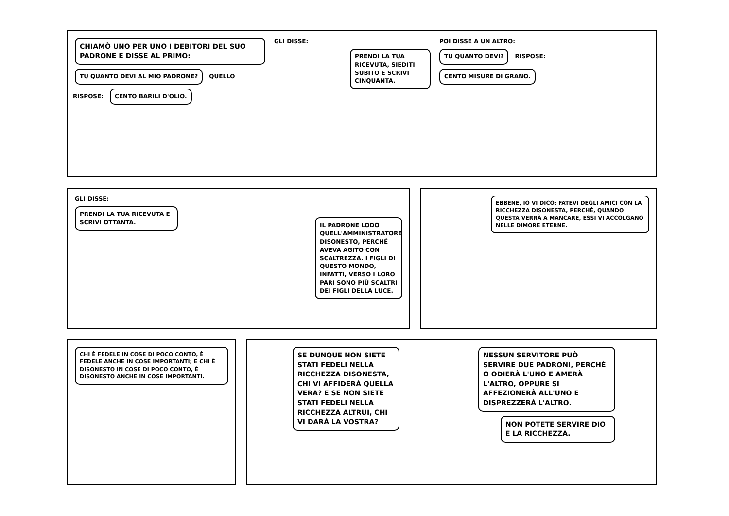CHIAMÒ UNO PER UNO I DEBITORI DEL SUO PADRONE E DISSE AL PRIMO:
TU QUANTO DEVI AL MIO PADRONE?
QUELLO RISPOSE:
CENTO BARILI D'OLIO.
GLI DISSE:
PRENDI LA TUA RICEVUTA, SIEDITI SUBITO E SCRIVI CINQUANTA.
POI DISSE A UN ALTRO:
TU QUANTO DEVI?
RISPOSE:
CENTO MISURE DI GRANO.
GLI DISSE:
PRENDI LA TUA RICEVUTA E SCRIVI OTTANTA.
IL PADRONE LODÒ QUELL'AMMINISTRATORE DISONESTO, PERCHÉ AVEVA AGITO CON SCALTREZZA. I FIGLI DI QUESTO MONDO, INFATTI, VERSO I LORO PARI SONO PIÙ SCALTRI DEI FIGLI DELLA LUCE.
EBBENE, IO VI DICO: FATEVI DEGLI AMICI CON LA RICCHEZZA DISONESTA, PERCHÉ, QUANDO QUESTA VERRÀ A MANCARE, ESSI VI ACCOLGANO NELLE DIMORE ETERNE.
CHI È FEDELE IN COSE DI POCO CONTO, È FEDELE ANCHE IN COSE IMPORTANTI; E CHI È DISONESTO IN COSE DI POCO CONTO, È DISONESTO ANCHE IN COSE IMPORTANTI.
SE DUNQUE NON SIETE STATI FEDELI NELLA RICCHEZZA DISONESTA, CHI VI AFFIDERÀ QUELLA VERA? E SE NON SIETE STATI FEDELI NELLA RICCHEZZA ALTRUI, CHI VI DARÀ LA VOSTRA?
NESSUN SERVITORE PUÒ SERVIRE DUE PADRONI, PERCHÉ O ODIERÀ L'UNO E AMERÀ L'ALTRO, OPPURE SI AFFEZIONERÀ ALL'UNO E DISPREZZERÀ L'ALTRO.
NON POTETE SERVIRE DIO E LA RICCHEZZA.